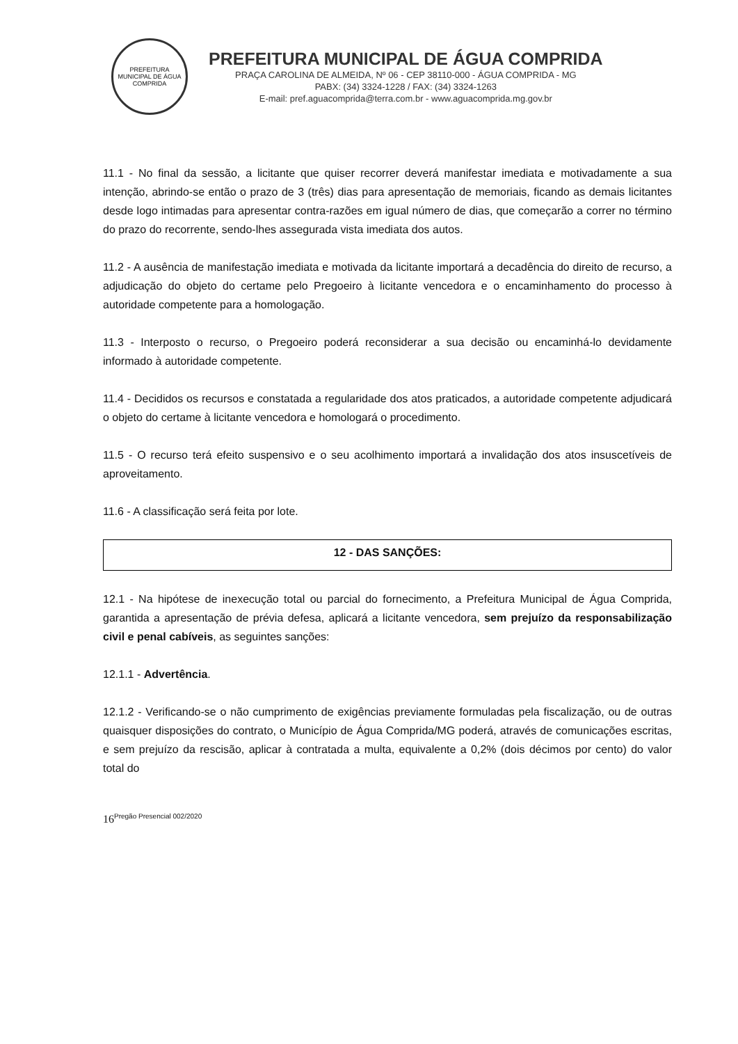PREFEITURA MUNICIPAL DE ÁGUA COMPRIDA
PREFEITURA MUNICIPAL DE ÁGUA COMPRIDA
PRAÇA CAROLINA DE ALMEIDA, Nº 06 - CEP 38110-000 - ÁGUA COMPRIDA - MG
PABX: (34) 3324-1228 / FAX: (34) 3324-1263
E-mail: pref.aguacomprida@terra.com.br - www.aguacomprida.mg.gov.br
11.1 - No final da sessão, a licitante que quiser recorrer deverá manifestar imediata e motivadamente a sua intenção, abrindo-se então o prazo de 3 (três) dias para apresentação de memoriais, ficando as demais licitantes desde logo intimadas para apresentar contra-razões em igual número de dias, que começarão a correr no término do prazo do recorrente, sendo-lhes assegurada vista imediata dos autos.
11.2 - A ausência de manifestação imediata e motivada da licitante importará a decadência do direito de recurso, a adjudicação do objeto do certame pelo Pregoeiro à licitante vencedora e o encaminhamento do processo à autoridade competente para a homologação.
11.3 - Interposto o recurso, o Pregoeiro poderá reconsiderar a sua decisão ou encaminhá-lo devidamente informado à autoridade competente.
11.4 - Decididos os recursos e constatada a regularidade dos atos praticados, a autoridade competente adjudicará o objeto do certame à licitante vencedora e homologará o procedimento.
11.5 - O recurso terá efeito suspensivo e o seu acolhimento importará a invalidação dos atos insuscetíveis de aproveitamento.
11.6 - A classificação será feita por lote.
12 - DAS SANÇÕES:
12.1 - Na hipótese de inexecução total ou parcial do fornecimento, a Prefeitura Municipal de Água Comprida, garantida a apresentação de prévia defesa, aplicará a licitante vencedora, sem prejuízo da responsabilização civil e penal cabíveis, as seguintes sanções:
12.1.1 - Advertência.
12.1.2 - Verificando-se o não cumprimento de exigências previamente formuladas pela fiscalização, ou de outras quaisquer disposições do contrato, o Município de Água Comprida/MG poderá, através de comunicações escritas, e sem prejuízo da rescisão, aplicar à contratada a multa, equivalente a 0,2% (dois décimos por cento) do valor total do
16<sup>Pregão Presencial 002/2020</sup>